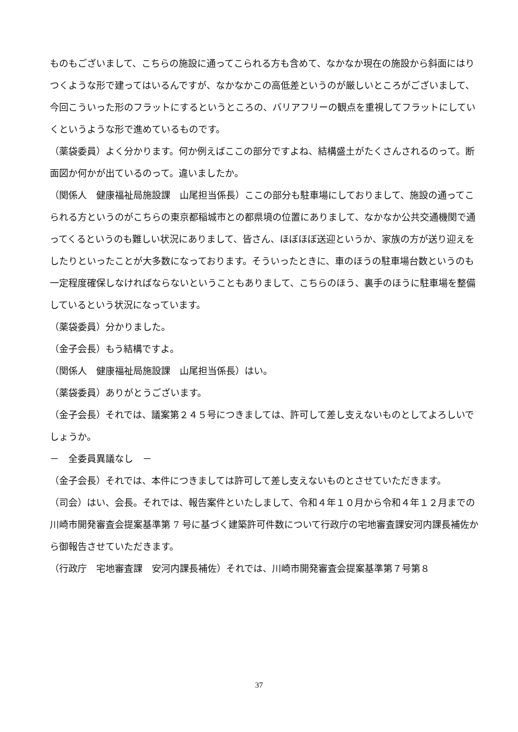ものもございまして、こちらの施設に通ってこられる方も含めて、なかなか現在の施設から斜面にはりつくような形で建ってはいるんですが、なかなかこの高低差というのが厳しいところがございまして、今回こういった形のフラットにするというところの、バリアフリーの観点を重視してフラットにしていくというような形で進めているものです。
（薬袋委員）よく分かります。何か例えばここの部分ですよね、結構盛土がたくさんされるのって。断面図か何かが出ているのって。違いましたか。
（関係人　健康福祉局施設課　山尾担当係長）ここの部分も駐車場にしておりまして、施設の通ってこられる方というのがこちらの東京都稲城市との都県境の位置にありまして、なかなか公共交通機関で通ってくるというのも難しい状況にありまして、皆さん、ほぼほぼ送迎というか、家族の方が送り迎えをしたりといったことが大多数になっております。そういったときに、車のほうの駐車場台数というのも一定程度確保しなければならないということもありまして、こちらのほう、裏手のほうに駐車場を整備しているという状況になっています。
（薬袋委員）分かりました。
（金子会長）もう結構ですよ。
（関係人　健康福祉局施設課　山尾担当係長）はい。
（薬袋委員）ありがとうございます。
（金子会長）それでは、議案第２４５号につきましては、許可して差し支えないものとしてよろしいでしょうか。
－　全委員異議なし　－
（金子会長）それでは、本件につきましては許可して差し支えないものとさせていただきます。
（司会）はい、会長。それでは、報告案件といたしまして、令和４年１０月から令和４年１２月までの川崎市開発審査会提案基準第 7 号に基づく建築許可件数について行政庁の宅地審査課安河内課長補佐から御報告させていただきます。
（行政庁　宅地審査課　安河内課長補佐）それでは、川崎市開発審査会提案基準第７号第８
37